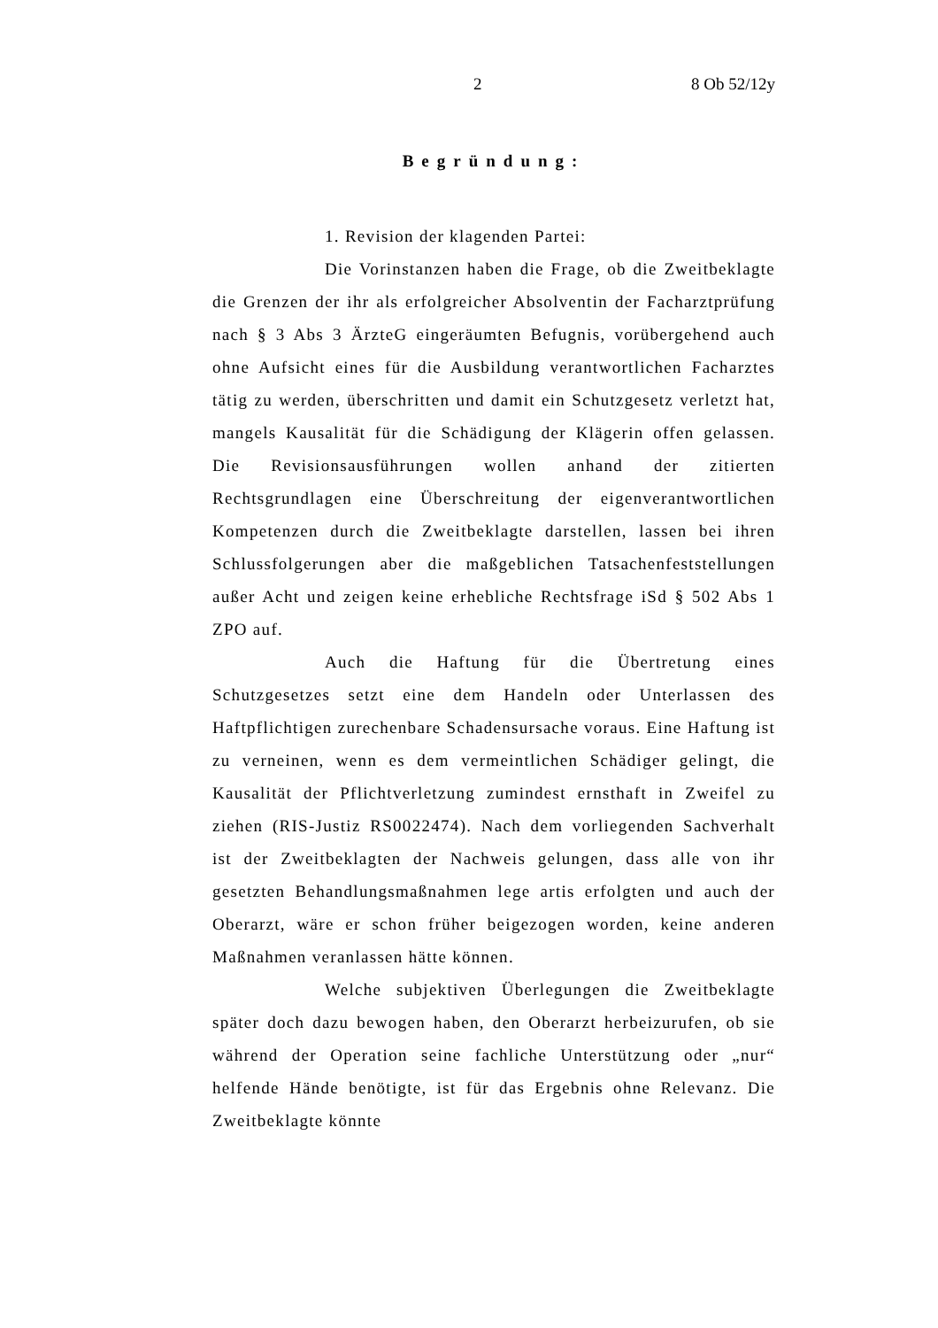2 8 Ob 52/12y
Begründung:
1. Revision der klagenden Partei:
Die Vorinstanzen haben die Frage, ob die Zweitbeklagte die Grenzen der ihr als erfolgreicher Absolventin der Facharztprüfung nach § 3 Abs 3 ÄrzteG eingeräumten Befugnis, vorübergehend auch ohne Aufsicht eines für die Ausbildung verantwortlichen Facharztes tätig zu werden, überschritten und damit ein Schutzgesetz verletzt hat, mangels Kausalität für die Schädigung der Klägerin offen gelassen. Die Revisionsausführungen wollen anhand der zitierten Rechtsgrundlagen eine Überschreitung der eigenverantwortlichen Kompetenzen durch die Zweitbeklagte darstellen, lassen bei ihren Schlussfolgerungen aber die maßgeblichen Tatsachenfeststellungen außer Acht und zeigen keine erhebliche Rechtsfrage iSd § 502 Abs 1 ZPO auf.
Auch die Haftung für die Übertretung eines Schutzgesetzes setzt eine dem Handeln oder Unterlassen des Haftpflichtigen zurechenbare Schadensursache voraus. Eine Haftung ist zu verneinen, wenn es dem vermeintlichen Schädiger gelingt, die Kausalität der Pflichtverletzung zumindest ernsthaft in Zweifel zu ziehen (RIS-Justiz RS0022474). Nach dem vorliegenden Sachverhalt ist der Zweitbeklagten der Nachweis gelungen, dass alle von ihr gesetzten Behandlungsmaßnahmen lege artis erfolgten und auch der Oberarzt, wäre er schon früher beigezogen worden, keine anderen Maßnahmen veranlassen hätte können.
Welche subjektiven Überlegungen die Zweitbeklagte später doch dazu bewogen haben, den Oberarzt herbeizurufen, ob sie während der Operation seine fachliche Unterstützung oder „nur“ helfende Hände benötigte, ist für das Ergebnis ohne Relevanz. Die Zweitbeklagte könnte